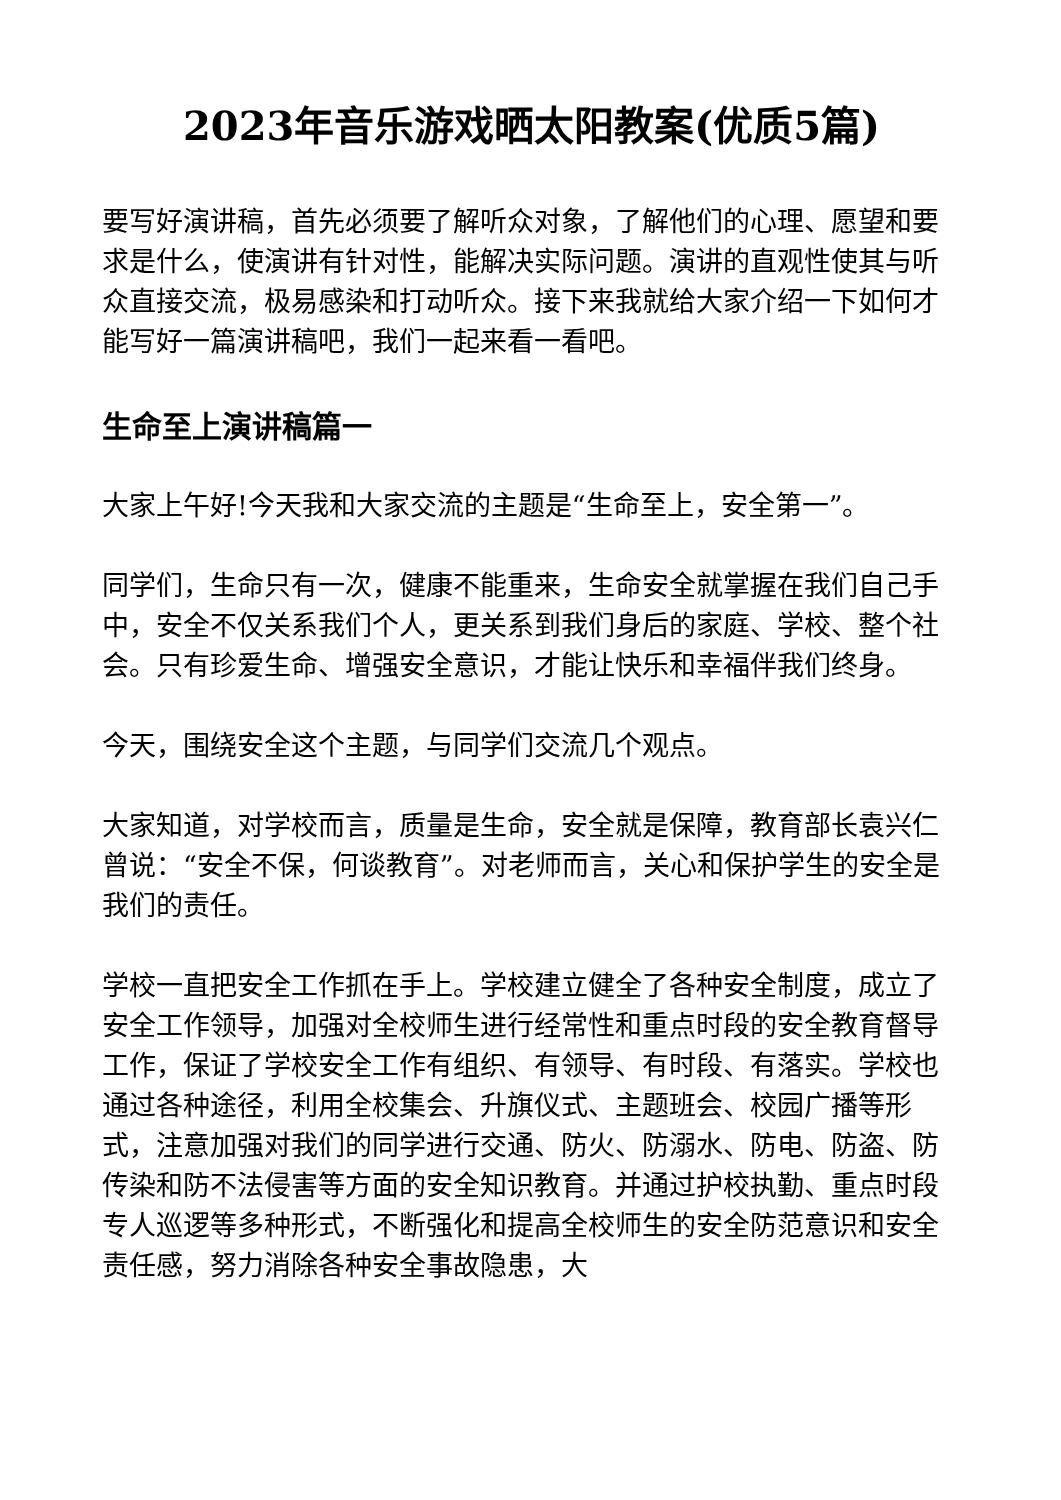2023年音乐游戏晒太阳教案(优质5篇)
要写好演讲稿，首先必须要了解听众对象，了解他们的心理、愿望和要求是什么，使演讲有针对性，能解决实际问题。演讲的直观性使其与听众直接交流，极易感染和打动听众。接下来我就给大家介绍一下如何才能写好一篇演讲稿吧，我们一起来看一看吧。
生命至上演讲稿篇一
大家上午好!今天我和大家交流的主题是“生命至上，安全第一”。
同学们，生命只有一次，健康不能重来，生命安全就掌握在我们自己手中，安全不仅关系我们个人，更关系到我们身后的家庭、学校、整个社会。只有珍爱生命、增强安全意识，才能让快乐和幸福伴我们终身。
今天，围绕安全这个主题，与同学们交流几个观点。
大家知道，对学校而言，质量是生命，安全就是保障，教育部长袁兴仁曾说：“安全不保，何谈教育”。对老师而言，关心和保护学生的安全是我们的责任。
学校一直把安全工作抓在手上。学校建立健全了各种安全制度，成立了安全工作领导，加强对全校师生进行经常性和重点时段的安全教育督导工作，保证了学校安全工作有组织、有领导、有时段、有落实。学校也通过各种途径，利用全校集会、升旗仪式、主题班会、校园广播等形式，注意加强对我们的同学进行交通、防火、防溺水、防电、防盗、防传染和防不法侵害等方面的安全知识教育。并通过护校执勤、重点时段专人巡逻等多种形式，不断强化和提高全校师生的安全防范意识和安全责任感，努力消除各种安全事故隐患，大